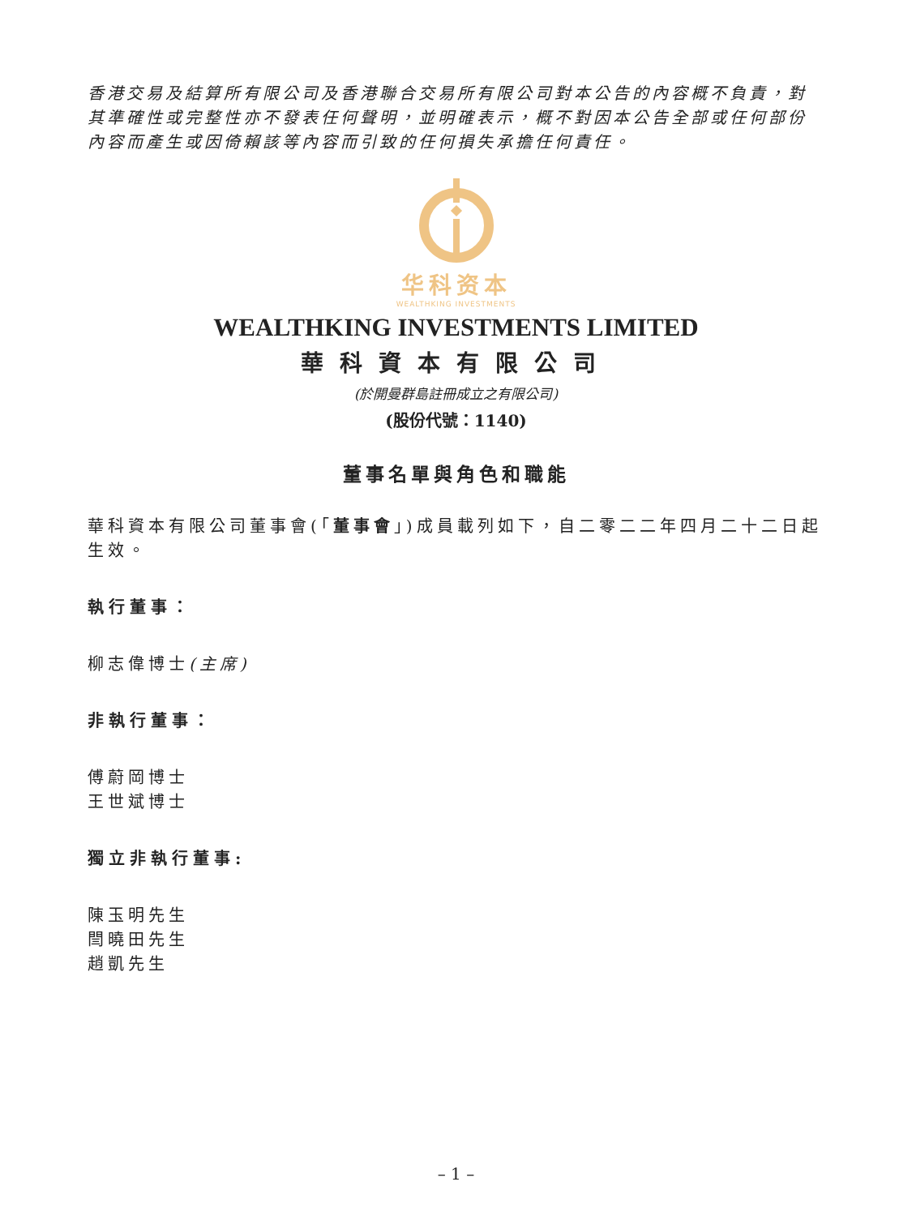香港交易及結算所有限公司及香港聯合交易所有限公司對本公告的內容概不負責，對其準確性或完整性亦不發表任何聲明，並明確表示，概不對因本公告全部或任何部份內容而產生或因倚賴該等內容而引致的任何損失承擔任何責任。
华科资本
WEALTHKING INVESTMENTS
WEALTHKING INVESTMENTS LIMITED
華科資本有限公司
(於開曼群島註冊成立之有限公司)
(股份代號：1140)
董事名單與角色和職能
華科資本有限公司董事會(「董事會」)成員載列如下，自二零二二年四月二十二日起生效。
執行董事：
柳志偉博士(主席)
非執行董事：
傅蔚岡博士
王世斌博士
獨立非執行董事:
陳玉明先生
閆曉田先生
趙凱先生
– 1 –